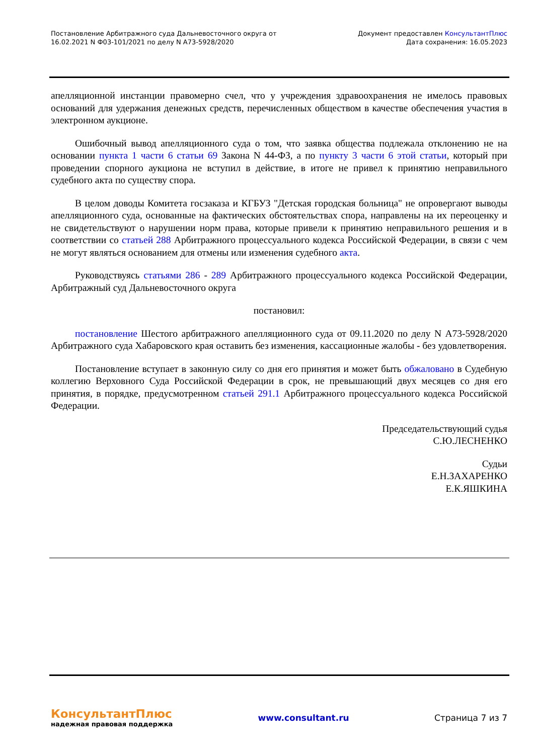Постановление Арбитражного суда Дальневосточного округа от
16.02.2021 N Ф03-101/2021 по делу N А73-5928/2020
Документ предоставлен КонсультантПлюс
Дата сохранения: 16.05.2023
апелляционной инстанции правомерно счел, что у учреждения здравоохранения не имелось правовых оснований для удержания денежных средств, перечисленных обществом в качестве обеспечения участия в электронном аукционе.
Ошибочный вывод апелляционного суда о том, что заявка общества подлежала отклонению не на основании пункта 1 части 6 статьи 69 Закона N 44-ФЗ, а по пункту 3 части 6 этой статьи, который при проведении спорного аукциона не вступил в действие, в итоге не привел к принятию неправильного судебного акта по существу спора.
В целом доводы Комитета госзаказа и КГБУЗ "Детская городская больница" не опровергают выводы апелляционного суда, основанные на фактических обстоятельствах спора, направлены на их переоценку и не свидетельствуют о нарушении норм права, которые привели к принятию неправильного решения и в соответствии со статьей 288 Арбитражного процессуального кодекса Российской Федерации, в связи с чем не могут являться основанием для отмены или изменения судебного акта.
Руководствуясь статьями 286 - 289 Арбитражного процессуального кодекса Российской Федерации, Арбитражный суд Дальневосточного округа
постановил:
постановление Шестого арбитражного апелляционного суда от 09.11.2020 по делу N А73-5928/2020 Арбитражного суда Хабаровского края оставить без изменения, кассационные жалобы - без удовлетворения.
Постановление вступает в законную силу со дня его принятия и может быть обжаловано в Судебную коллегию Верховного Суда Российской Федерации в срок, не превышающий двух месяцев со дня его принятия, в порядке, предусмотренном статьей 291.1 Арбитражного процессуального кодекса Российской Федерации.
Председательствующий судья
С.Ю.ЛЕСНЕНКО
Судьи
Е.Н.ЗАХАРЕНКО
Е.К.ЯШКИНА
КонсультантПлюс
надежная правовая поддержка
www.consultant.ru Страница 7 из 7